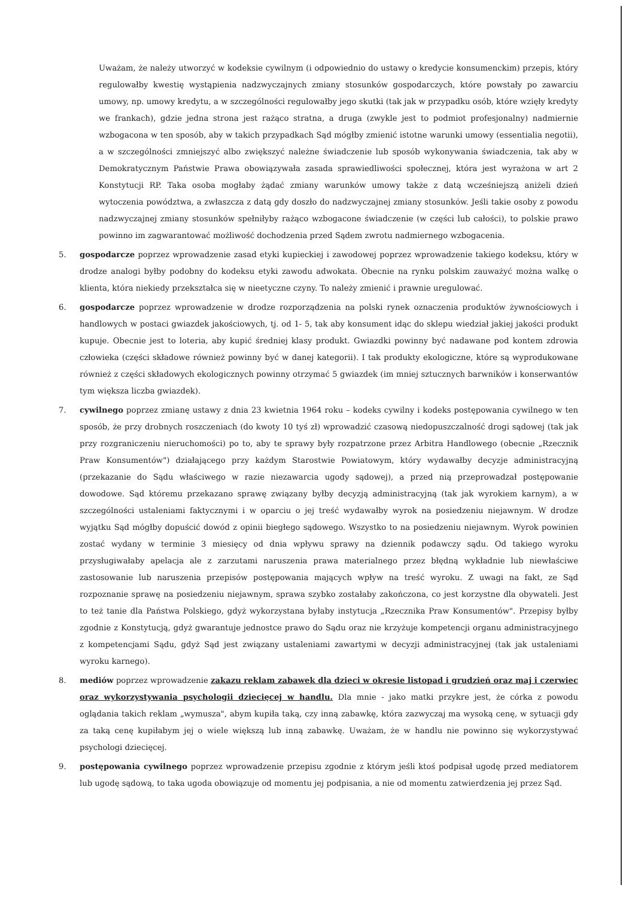Uważam, że należy utworzyć w kodeksie cywilnym (i odpowiednio do ustawy o kredycie konsumenckim) przepis, który regulowałby kwestię wystąpienia nadzwyczajnych zmiany stosunków gospodarczych, które powstały po zawarciu umowy, np. umowy kredytu, a w szczególności regulowałby jego skutki (tak jak w przypadku osób, które wzięły kredyty we frankach), gdzie jedna strona jest rażąco stratna, a druga (zwykle jest to podmiot profesjonalny) nadmiernie wzbogacona w ten sposób, aby w takich przypadkach Sąd mógłby zmienić istotne warunki umowy (essentialia negotii), a w szczególności zmniejszyć albo zwiększyć należne świadczenie lub sposób wykonywania świadczenia, tak aby w Demokratycznym Państwie Prawa obowiązywała zasada sprawiedliwości społecznej, która jest wyrażona w art 2 Konstytucji RP. Taka osoba mogłaby żądać zmiany warunków umowy także z datą wcześniejszą aniżeli dzień wytoczenia powództwa, a zwłaszcza z datą gdy doszło do nadzwyczajnej zmiany stosunków. Jeśli takie osoby z powodu nadzwyczajnej zmiany stosunków spełniłyby rażąco wzbogacone świadczenie (w części lub całości), to polskie prawo powinno im zagwarantować możliwość dochodzenia przed Sądem zwrotu nadmiernego wzbogacenia.
5. gospodarcze poprzez wprowadzenie zasad etyki kupieckiej i zawodowej poprzez wprowadzenie takiego kodeksu, który w drodze analogi byłby podobny do kodeksu etyki zawodu adwokata. Obecnie na rynku polskim zauważyć można walkę o klienta, która niekiedy przekształca się w nieetyczne czyny. To należy zmienić i prawnie uregulować.
6. gospodarcze poprzez wprowadzenie w drodze rozporządzenia na polski rynek oznaczenia produktów żywnościowych i handlowych w postaci gwiazdek jakościowych, tj. od 1- 5, tak aby konsument idąc do sklepu wiedział jakiej jakości produkt kupuje. Obecnie jest to loteria, aby kupić średniej klasy produkt. Gwiazdki powinny być nadawane pod kontem zdrowia człowieka (części składowe również powinny być w danej kategorii). I tak produkty ekologiczne, które są wyprodukowane również z części składowych ekologicznych powinny otrzymać 5 gwiazdek (im mniej sztucznych barwników i konserwantów tym większa liczba gwiazdek).
7. cywilnego poprzez zmianę ustawy z dnia 23 kwietnia 1964 roku – kodeks cywilny i kodeks postępowania cywilnego w ten sposób, że przy drobnych roszczeniach (do kwoty 10 tyś zł) wprowadzić czasową niedopuszczalność drogi sądowej (tak jak przy rozgraniczeniu nieruchomości) po to, aby te sprawy były rozpatrzone przez Arbitra Handlowego (obecnie „Rzecznik Praw Konsumentów") działającego przy każdym Starostwie Powiatowym, który wydawałby decyzje administracyjną (przekazanie do Sądu właściwego w razie niezawarcia ugody sądowej), a przed nią przeprowadzał postępowanie dowodowe. Sąd któremu przekazano sprawę związany byłby decyzją administracyjną (tak jak wyrokiem karnym), a w szczególności ustaleniami faktycznymi i w oparciu o jej treść wydawałby wyrok na posiedzeniu niejawnym. W drodze wyjątku Sąd mógłby dopuścić dowód z opinii biegłego sądowego. Wszystko to na posiedzeniu niejawnym. Wyrok powinien zostać wydany w terminie 3 miesięcy od dnia wpływu sprawy na dziennik podawczy sądu. Od takiego wyroku przysługiwałaby apelacja ale z zarzutami naruszenia prawa materialnego przez błędną wykładnie lub niewłaściwe zastosowanie lub naruszenia przepisów postępowania mających wpływ na treść wyroku. Z uwagi na fakt, ze Sąd rozpoznanie sprawę na posiedzeniu niejawnym, sprawa szybko zostałaby zakończona, co jest korzystne dla obywateli. Jest to też tanie dla Państwa Polskiego, gdyż wykorzystana byłaby instytucja „Rzecznika Praw Konsumentów". Przepisy byłby zgodnie z Konstytucją, gdyż gwarantuje jednostce prawo do Sądu oraz nie krzyżuje kompetencji organu administracyjnego z kompetencjami Sądu, gdyż Sąd jest związany ustaleniami zawartymi w decyzji administracyjnej (tak jak ustaleniami wyroku karnego).
8. mediów poprzez wprowadzenie zakazu reklam zabawek dla dzieci w okresie listopad i grudzień oraz maj i czerwiec oraz wykorzystywania psychologii dziecięcej w handlu. Dla mnie - jako matki przykre jest, że córka z powodu oglądania takich reklam „wymusza", abym kupiła taką, czy inną zabawkę, która zazwyczaj ma wysoką cenę, w sytuacji gdy za taką cenę kupiłabym jej o wiele większą lub inną zabawkę. Uważam, że w handlu nie powinno się wykorzystywać psychologi dziecięcej.
9. postępowania cywilnego poprzez wprowadzenie przepisu zgodnie z którym jeśli ktoś podpisał ugodę przed mediatorem lub ugodę sądową, to taka ugoda obowiązuje od momentu jej podpisania, a nie od momentu zatwierdzenia jej przez Sąd.